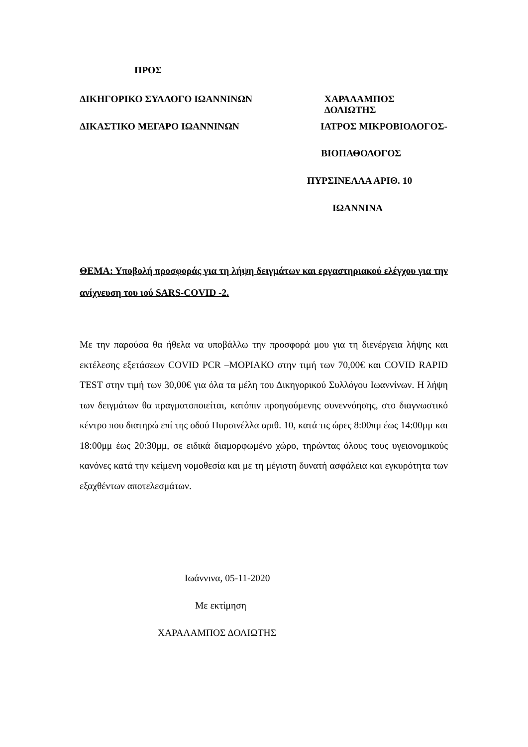ΠΡΟΣ
ΔΙΚΗΓΟΡΙΚΟ ΣΥΛΛΟΓΟ ΙΩΑΝΝΙΝΩΝ ΧΑΡΑΛΑΜΠΟΣ ΔΟΛΙΩΤΗΣ
ΔΙΚΑΣΤΙΚΟ ΜΕΓΑΡΟ ΙΩΑΝΝΙΝΩΝ ΙΑΤΡΟΣ ΜΙΚΡΟΒΙΟΛΟΓΟΣ-
ΒΙΟΠΑΘΟΛΟΓΟΣ
ΠΥΡΣΙΝΕΛΛΑ ΑΡΙΘ. 10
ΙΩΑΝΝΙΝΑ
ΘΕΜΑ: Υποβολή προσφοράς για τη λήψη δειγμάτων και εργαστηριακού ελέγχου για την ανίχνευση του ιού SARS-COVID -2.
Με την παρούσα θα ήθελα να υποβάλλω την προσφορά μου για τη διενέργεια λήψης και εκτέλεσης εξετάσεων COVID PCR –ΜΟΡΙΑΚΟ στην τιμή των 70,00€ και COVID RAPID TEST στην τιμή των 30,00€ για όλα τα μέλη του Δικηγορικού Συλλόγου Ιωαννίνων. Η λήψη των δειγμάτων θα πραγματοποιείται, κατόπιν προηγούμενης συνεννόησης, στο διαγνωστικό κέντρο που διατηρώ επί της οδού Πυρσινέλλα αριθ. 10, κατά τις ώρες 8:00πμ έως 14:00μμ και 18:00μμ έως 20:30μμ, σε ειδικά διαμορφωμένο χώρο, τηρώντας όλους τους υγειονομικούς κανόνες κατά την κείμενη νομοθεσία και με τη μέγιστη δυνατή ασφάλεια και εγκυρότητα των εξαχθέντων αποτελεσμάτων.
Ιωάννινα, 05-11-2020
Με εκτίμηση
ΧΑΡΑΛΑΜΠΟΣ ΔΟΛΙΩΤΗΣ